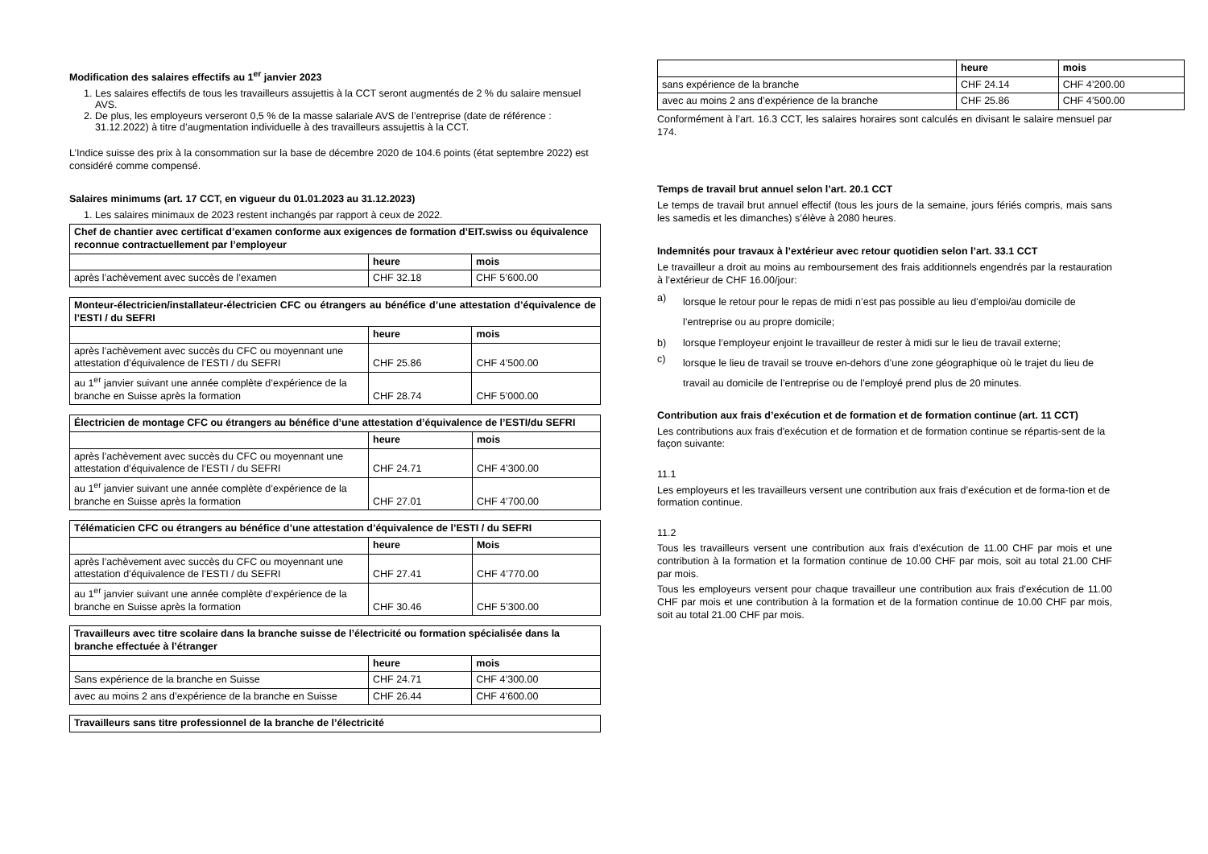Modification des salaires effectifs au 1<sup>er</sup> janvier 2023
1. Les salaires effectifs de tous les travailleurs assujettis à la CCT seront augmentés de 2 % du salaire mensuel AVS.
2. De plus, les employeurs verseront 0,5 % de la masse salariale AVS de l’entreprise (date de référence : 31.12.2022) à titre d’augmentation individuelle à des travailleurs assujettis à la CCT.
L’Indice suisse des prix à la consommation sur la base de décembre 2020 de 104.6 points (état septembre 2022) est considéré comme compensé.
Salaires minimums (art. 17 CCT, en vigueur du 01.01.2023 au 31.12.2023)
1. Les salaires minimaux de 2023 restent inchangés par rapport à ceux de 2022.
| Chef de chantier avec certificat d’examen conforme aux exigences de formation d’EIT.swiss ou équivalence reconnue contractuellement par l’employeur | | |
| --- | --- | --- |
| | heure | mois |
| après l’achèvement avec succès de l’examen | CHF 32.18 | CHF 5’600.00 |
| Monteur-électricien/installateur-électricien CFC ou étrangers au bénéfice d’une attestation d’équivalence de l’ESTI / du SEFRI | | |
| --- | --- | --- |
| | heure | mois |
| après l’achèvement avec succès du CFC ou moyennant une attestation d’équivalence de l’ESTI / du SEFRI | CHF 25.86 | CHF 4’500.00 |
| au 1<sup>er</sup> janvier suivant une année complète d’expérience de la branche en Suisse après la formation | CHF 28.74 | CHF 5’000.00 |
| Électricien de montage CFC ou étrangers au bénéfice d’une attestation d’équivalence de l’ESTI/du SEFRI | | |
| --- | --- | --- |
| | heure | mois |
| après l’achèvement avec succès du CFC ou moyennant une attestation d’équivalence de l’ESTI / du SEFRI | CHF 24.71 | CHF 4’300.00 |
| au 1<sup>er</sup> janvier suivant une année complète d’expérience de la branche en Suisse après la formation | CHF 27.01 | CHF 4’700.00 |
| Télématicien CFC ou étrangers au bénéfice d’une attestation d’équivalence de l’ESTI / du SEFRI | | |
| --- | --- | --- |
| | heure | Mois |
| après l’achèvement avec succès du CFC ou moyennant une attestation d’équivalence de l’ESTI / du SEFRI | CHF 27.41 | CHF 4’770.00 |
| au 1<sup>er</sup> janvier suivant une année complète d’expérience de la branche en Suisse après la formation | CHF 30.46 | CHF 5’300.00 |
| Travailleurs avec titre scolaire dans la branche suisse de l’électricité ou formation spécialisée dans la branche effectuée à l’étranger | | |
| --- | --- | --- |
| | heure | mois |
| Sans expérience de la branche en Suisse | CHF 24.71 | CHF 4’300.00 |
| avec au moins 2 ans d’expérience de la branche en Suisse | CHF 26.44 | CHF 4’600.00 |
| Travailleurs sans titre professionnel de la branche de l’électricité |
| --- |
| | heure | mois |
| sans expérience de la branche | CHF 24.14 | CHF 4’200.00 |
| avec au moins 2 ans d’expérience de la branche | CHF 25.86 | CHF 4’500.00 |
Conformément à l’art. 16.3 CCT, les salaires horaires sont calculés en divisant le salaire mensuel par 174.
Temps de travail brut annuel selon l’art. 20.1 CCT
Le temps de travail brut annuel effectif (tous les jours de la semaine, jours fériés compris, mais sans les samedis et les dimanches) s’élève à 2080 heures.
Indemnités pour travaux à l’extérieur avec retour quotidien selon l’art. 33.1 CCT
Le travailleur a droit au moins au remboursement des frais additionnels engendrés par la restauration à l’extérieur de CHF 16.00/jour:
a) lorsque le retour pour le repas de midi n’est pas possible au lieu d’emploi/au domicile de l’entreprise ou au propre domicile;
b) lorsque l’employeur enjoint le travailleur de rester à midi sur le lieu de travail externe;
c) lorsque le lieu de travail se trouve en-dehors d’une zone géographique où le trajet du lieu de travail au domicile de l’entreprise ou de l’employé prend plus de 20 minutes.
Contribution aux frais d’exécution et de formation et de formation continue (art. 11 CCT)
Les contributions aux frais d'exécution et de formation et de formation continue se répartis-sent de la façon suivante:
11.1
Les employeurs et les travailleurs versent une contribution aux frais d’exécution et de forma-tion et de formation continue.
11.2
Tous les travailleurs versent une contribution aux frais d'exécution de 11.00 CHF par mois et une contribution à la formation et la formation continue de 10.00 CHF par mois, soit au total 21.00 CHF par mois.
Tous les employeurs versent pour chaque travailleur une contribution aux frais d'exécution de 11.00 CHF par mois et une contribution à la formation et de la formation continue de 10.00 CHF par mois, soit au total 21.00 CHF par mois.